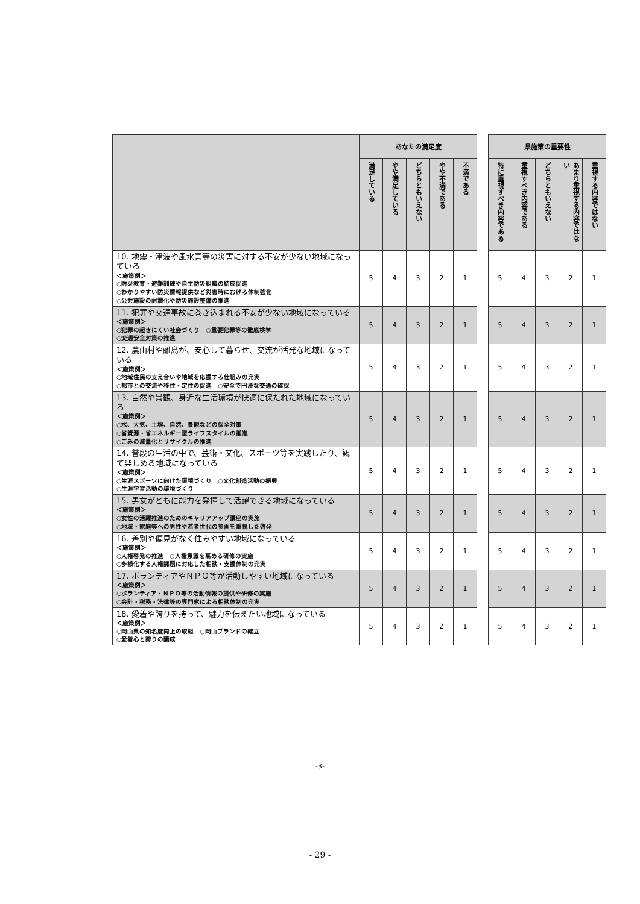| | あなたの満足度 | | | | | | 県施策の重要性 | | | | |
| | 満足している | やや満足している | どちらともいえない | やや不満である | 不満である | | 特に重視すべき内容である | 重視すべき内容である | どちらともいえない | あまり重視する内容ではない | 重視する内容ではない |
| 10. 地震・津波や風水害等の災害に対する不安が少ない地域になっている ＜施策例＞ ○防災教育・避難訓練や自主防災組織の結成促進 ○わかりやすい防災情報提供など災害時における体制強化 ○公共施設の耐震化や防災施設整備の推進 | 5 | 4 | 3 | 2 | 1 | | 5 | 4 | 3 | 2 | 1 |
| 11. 犯罪や交通事故に巻き込まれる不安が少ない地域になっている ＜施策例＞ ○犯罪の起きにくい社会づくり ○重要犯罪等の徹底検挙 ○交通安全対策の推進 | 5 | 4 | 3 | 2 | 1 | | 5 | 4 | 3 | 2 | 1 |
| 12. 農山村や離島が、安心して暮らせ、交流が活発な地域になっている ＜施策例＞ ○地域住民の支え合いや地域を応援する仕組みの充実 ○都市との交流や移住・定住の促進 ○安全で円滑な交通の確保 | 5 | 4 | 3 | 2 | 1 | | 5 | 4 | 3 | 2 | 1 |
| 13. 自然や景観、身近な生活環境が快適に保たれた地域になっている ＜施策例＞ ○水、大気、土壌、自然、景観などの保全対策 ○省資源・省エネルギー型ライフスタイルの推進 ○ごみの減量化とリサイクルの推進 | 5 | 4 | 3 | 2 | 1 | | 5 | 4 | 3 | 2 | 1 |
| 14. 普段の生活の中で、芸術・文化、スポーツ等を実践したり、観て楽しめる地域になっている ＜施策例＞ ○生涯スポーツに向けた環境づくり ○文化創造活動の振興 ○生涯学習活動の環境づくり | 5 | 4 | 3 | 2 | 1 | | 5 | 4 | 3 | 2 | 1 |
| 15. 男女がともに能力を発揮して活躍できる地域になっている ＜施策例＞ ○女性の活躍推進のためのキャリアアップ講座の実施 ○地域・家庭等への男性や若者世代の参画を重視した啓発 | 5 | 4 | 3 | 2 | 1 | | 5 | 4 | 3 | 2 | 1 |
| 16. 差別や偏見がなく住みやすい地域になっている ＜施策例＞ ○人権啓発の推進 ○人権意識を高める研修の実施 ○多様化する人権課題に対応した相談・支援体制の充実 | 5 | 4 | 3 | 2 | 1 | | 5 | 4 | 3 | 2 | 1 |
| 17. ボランティアやＮＰＯ等が活動しやすい地域になっている ＜施策例＞ ○ボランティア・ＮＰＯ等の活動情報の提供や研修の実施 ○会計・税務・法律等の専門家による相談体制の充実 | 5 | 4 | 3 | 2 | 1 | | 5 | 4 | 3 | 2 | 1 |
| 18. 愛着や誇りを持って、魅力を伝えたい地域になっている ＜施策例＞ ○岡山県の知名度向上の取組 ○岡山ブランドの確立 ○愛着心と誇りの醸成 | 5 | 4 | 3 | 2 | 1 | | 5 | 4 | 3 | 2 | 1 |
-3-
- 29 -